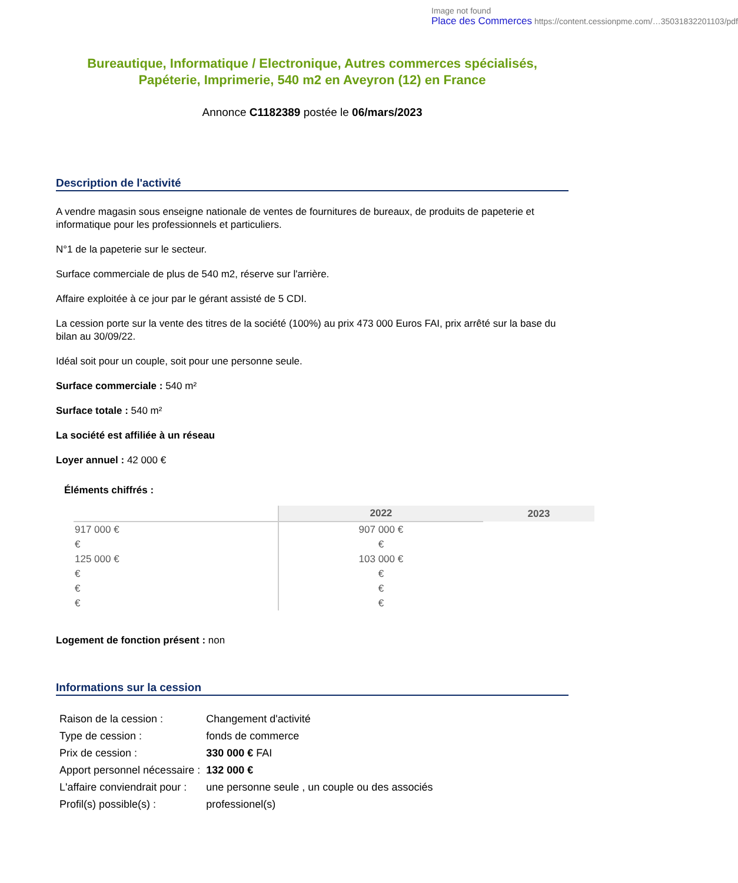Image not found
Place des Commerces https://content.cessionpme.com/…35031832201103/pdf
Bureautique, Informatique / Electronique, Autres commerces spécialisés, Papéterie, Imprimerie, 540 m2 en Aveyron (12) en France
Annonce C1182389 postée le 06/mars/2023
Description de l'activité
A vendre magasin sous enseigne nationale de ventes de fournitures de bureaux, de produits de papeterie et informatique pour les professionnels et particuliers.
N°1 de la papeterie sur le secteur.
Surface commerciale de plus de 540 m2, réserve sur l'arrière.
Affaire exploitée à ce jour par le gérant assisté de 5 CDI.
La cession porte sur la vente des titres de la société (100%) au prix 473 000 Euros FAI, prix arrêté sur la base du bilan au 30/09/22.
Idéal soit pour un couple, soit pour une personne seule.
Surface commerciale : 540 m²
Surface totale : 540 m²
La société est affiliée à un réseau
Loyer annuel : 42 000 €
Éléments chiffrés :
| | 2022 | 2023 |
| --- | --- | --- |
| 917 000 € | 907 000 € | |
| € | € | |
| 125 000 € | 103 000 € | |
| € | € | |
| € | € | |
| € | € | |
Logement de fonction présent : non
Informations sur la cession
| Raison de la cession : | Changement d'activité |
| Type de cession : | fonds de commerce |
| Prix de cession : | 330 000 € FAI |
| Apport personnel nécessaire : | 132 000 € |
| L'affaire conviendrait pour : | une personne seule , un couple ou des associés |
| Profil(s) possible(s) : | professionel(s) |